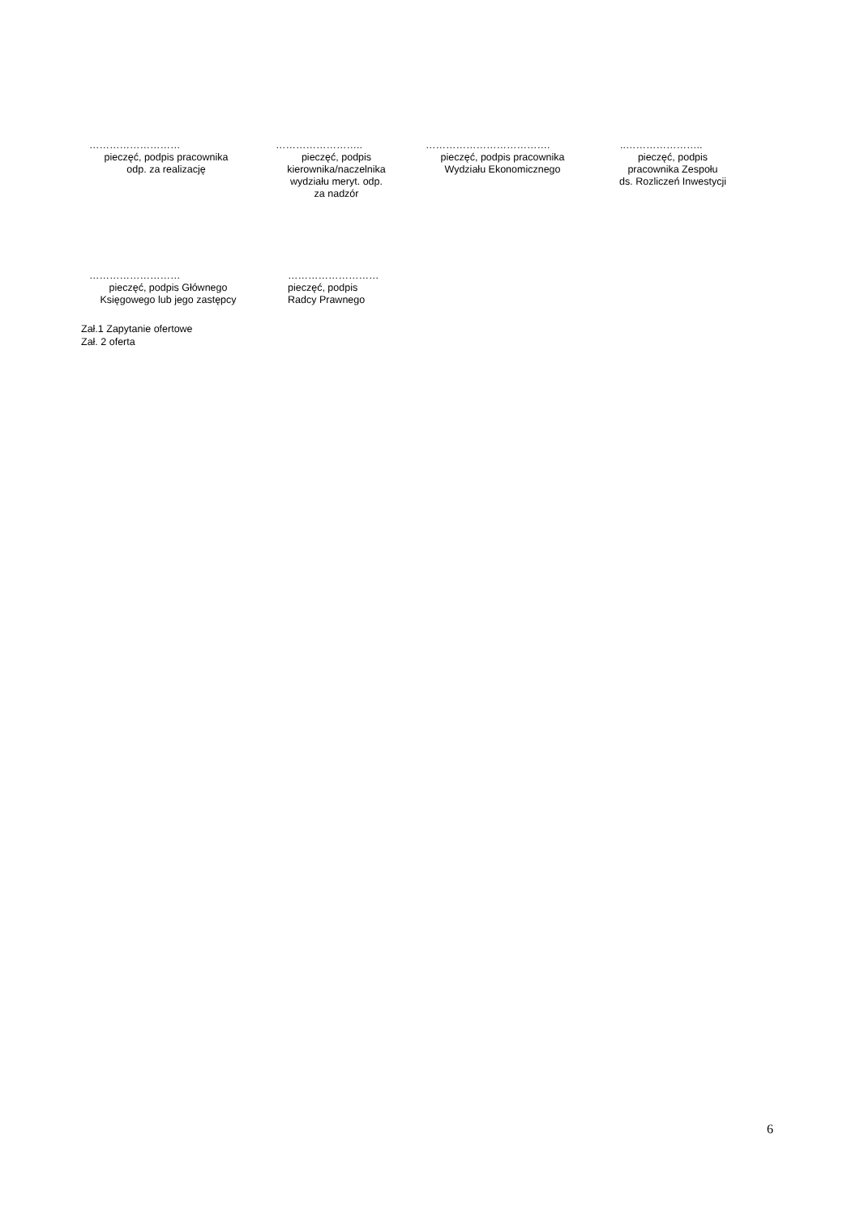………………………
pieczęć, podpis pracownika
odp. za realizację
……………………..
pieczęć, podpis
kierownika/naczelnika
wydziału meryt. odp.
za nadzór
……………………………….
pieczęć, podpis pracownika
Wydziału Ekonomicznego
..…………………..
pieczęć, podpis
pracownika Zespołu
ds. Rozliczeń Inwestycji
………………………
pieczęć, podpis Głównego
Księgowego lub jego zastępcy
………………………
pieczęć, podpis
Radcy Prawnego
Zał.1 Zapytanie ofertowe
Zał. 2 oferta
6